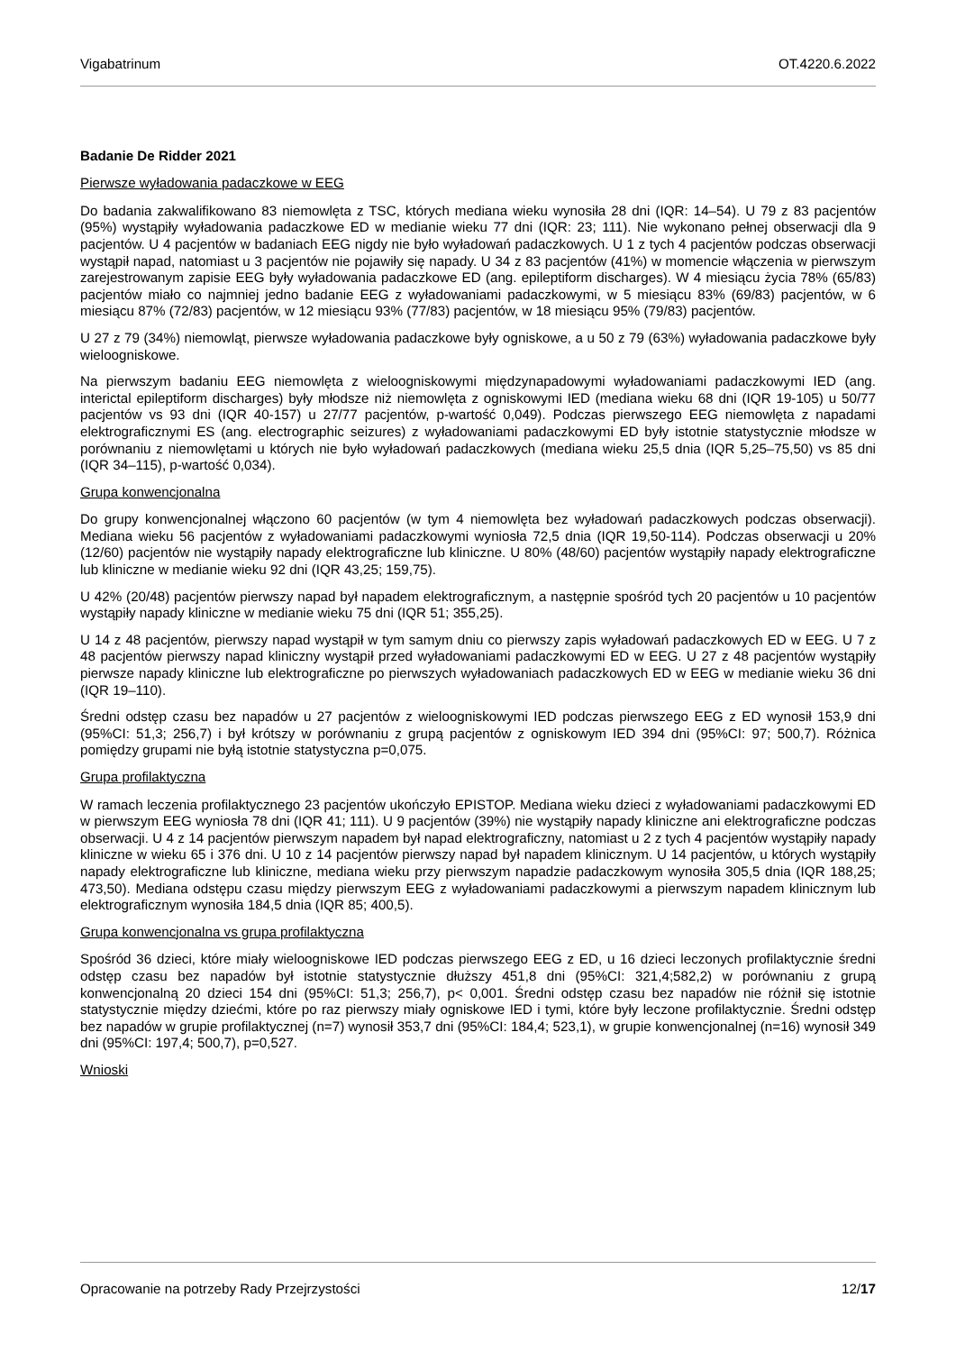Vigabatrinum OT.4220.6.2022
Badanie De Ridder 2021
Pierwsze wyładowania padaczkowe w EEG
Do badania zakwalifikowano 83 niemowlęta z TSC, których mediana wieku wynosiła 28 dni (IQR: 14–54). U 79 z 83 pacjentów (95%) wystąpiły wyładowania padaczkowe ED w medianie wieku 77 dni (IQR: 23; 111). Nie wykonano pełnej obserwacji dla 9 pacjentów. U 4 pacjentów w badaniach EEG nigdy nie było wyładowań padaczkowych. U 1 z tych 4 pacjentów podczas obserwacji wystąpił napad, natomiast u 3 pacjentów nie pojawiły się napady. U 34 z 83 pacjentów (41%) w momencie włączenia w pierwszym zarejestrowanym zapisie EEG były wyładowania padaczkowe ED (ang. epileptiform discharges). W 4 miesiącu życia 78% (65/83) pacjentów miało co najmniej jedno badanie EEG z wyładowaniami padaczkowymi, w 5 miesiącu 83% (69/83) pacjentów, w 6 miesiącu 87% (72/83) pacjentów, w 12 miesiącu 93% (77/83) pacjentów, w 18 miesiącu 95% (79/83) pacjentów.
U 27 z 79 (34%) niemowląt, pierwsze wyładowania padaczkowe były ogniskowe, a u 50 z 79 (63%) wyładowania padaczkowe były wieloogniskowe.
Na pierwszym badaniu EEG niemowlęta z wieloogniskowymi międzynapadowymi wyładowaniami padaczkowymi IED (ang. interictal epileptiform discharges) były młodsze niż niemowlęta z ogniskowymi IED (mediana wieku 68 dni (IQR 19-105) u 50/77 pacjentów vs 93 dni (IQR 40-157) u 27/77 pacjentów, p-wartość 0,049). Podczas pierwszego EEG niemowlęta z napadami elektrograficznymi ES (ang. electrographic seizures) z wyładowaniami padaczkowymi ED były istotnie statystycznie młodsze w porównaniu z niemowlętami u których nie było wyładowań padaczkowych (mediana wieku 25,5 dnia (IQR 5,25–75,50) vs 85 dni (IQR 34–115), p-wartość 0,034).
Grupa konwencjonalna
Do grupy konwencjonalnej włączono 60 pacjentów (w tym 4 niemowlęta bez wyładowań padaczkowych podczas obserwacji). Mediana wieku 56 pacjentów z wyładowaniami padaczkowymi wyniosła 72,5 dnia (IQR 19,50-114). Podczas obserwacji u 20% (12/60) pacjentów nie wystąpiły napady elektrograficzne lub kliniczne. U 80% (48/60) pacjentów wystąpiły napady elektrograficzne lub kliniczne w medianie wieku 92 dni (IQR 43,25; 159,75).
U 42% (20/48) pacjentów pierwszy napad był napadem elektrograficznym, a następnie spośród tych 20 pacjentów u 10 pacjentów wystąpiły napady kliniczne w medianie wieku 75 dni (IQR 51; 355,25).
U 14 z 48 pacjentów, pierwszy napad wystąpił w tym samym dniu co pierwszy zapis wyładowań padaczkowych ED w EEG. U 7 z 48 pacjentów pierwszy napad kliniczny wystąpił przed wyładowaniami padaczkowymi ED w EEG. U 27 z 48 pacjentów wystąpiły pierwsze napady kliniczne lub elektrograficzne po pierwszych wyładowaniach padaczkowych ED w EEG w medianie wieku 36 dni (IQR 19–110).
Średni odstęp czasu bez napadów u 27 pacjentów z wieloogniskowymi IED podczas pierwszego EEG z ED wynosił 153,9 dni (95%CI: 51,3; 256,7) i był krótszy w porównaniu z grupą pacjentów z ogniskowym IED 394 dni (95%CI: 97; 500,7). Różnica pomiędzy grupami nie byłą istotnie statystyczna p=0,075.
Grupa profilaktyczna
W ramach leczenia profilaktycznego 23 pacjentów ukończyło EPISTOP. Mediana wieku dzieci z wyładowaniami padaczkowymi ED w pierwszym EEG wyniosła 78 dni (IQR 41; 111). U 9 pacjentów (39%) nie wystąpiły napady kliniczne ani elektrograficzne podczas obserwacji. U 4 z 14 pacjentów pierwszym napadem był napad elektrograficzny, natomiast u 2 z tych 4 pacjentów wystąpiły napady kliniczne w wieku 65 i 376 dni. U 10 z 14 pacjentów pierwszy napad był napadem klinicznym. U 14 pacjentów, u których wystąpiły napady elektrograficzne lub kliniczne, mediana wieku przy pierwszym napadzie padaczkowym wynosiła 305,5 dnia (IQR 188,25; 473,50). Mediana odstępu czasu między pierwszym EEG z wyładowaniami padaczkowymi a pierwszym napadem klinicznym lub elektrograficznym wynosiła 184,5 dnia (IQR 85; 400,5).
Grupa konwencjonalna vs grupa profilaktyczna
Spośród 36 dzieci, które miały wieloogniskowe IED podczas pierwszego EEG z ED, u 16 dzieci leczonych profilaktycznie średni odstęp czasu bez napadów był istotnie statystycznie dłuższy 451,8 dni (95%CI: 321,4;582,2) w porównaniu z grupą konwencjonalną 20 dzieci 154 dni (95%CI: 51,3; 256,7), p< 0,001. Średni odstęp czasu bez napadów nie różnił się istotnie statystycznie między dziećmi, które po raz pierwszy miały ogniskowe IED i tymi, które były leczone profilaktycznie. Średni odstęp bez napadów w grupie profilaktycznej (n=7) wynosił 353,7 dni (95%CI: 184,4; 523,1), w grupie konwencjonalnej (n=16) wynosił 349 dni (95%CI: 197,4; 500,7), p=0,527.
Wnioski
Opracowanie na potrzeby Rady Przejrzystości 12/17